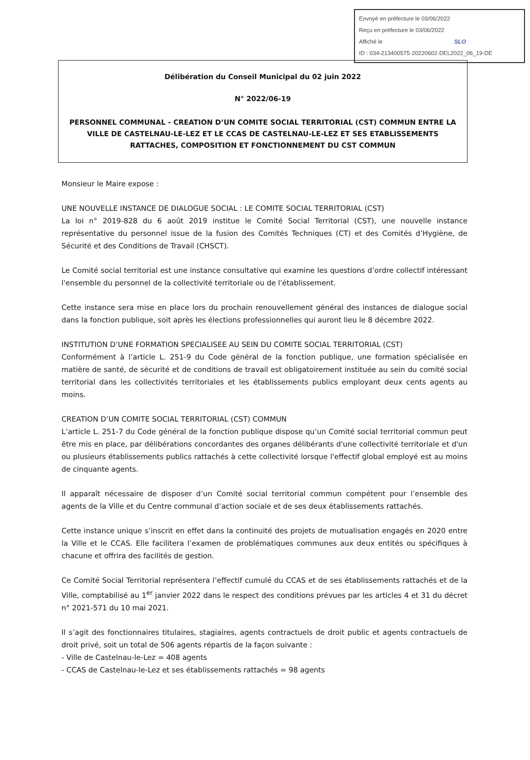Envoyé en préfecture le 03/06/2022
Reçu en préfecture le 03/06/2022
Affiché le SLO
ID : 034-213400575-20220602-DEL2022_06_19-DE
Délibération du Conseil Municipal du 02 juin 2022
N° 2022/06-19
PERSONNEL COMMUNAL - CREATION D’UN COMITE SOCIAL TERRITORIAL (CST) COMMUN ENTRE LA VILLE DE CASTELNAU-LE-LEZ ET LE CCAS DE CASTELNAU-LE-LEZ ET SES ETABLISSEMENTS RATTACHES, COMPOSITION ET FONCTIONNEMENT DU CST COMMUN
Monsieur le Maire expose :
UNE NOUVELLE INSTANCE DE DIALOGUE SOCIAL : LE COMITE SOCIAL TERRITORIAL (CST)
La loi n° 2019-828 du 6 août 2019 institue le Comité Social Territorial (CST), une nouvelle instance représentative du personnel issue de la fusion des Comités Techniques (CT) et des Comités d’Hygiène, de Sécurité et des Conditions de Travail (CHSCT).
Le Comité social territorial est une instance consultative qui examine les questions d’ordre collectif intéressant l'ensemble du personnel de la collectivité territoriale ou de l'établissement.
Cette instance sera mise en place lors du prochain renouvellement général des instances de dialogue social dans la fonction publique, soit après les élections professionnelles qui auront lieu le 8 décembre 2022.
INSTITUTION D’UNE FORMATION SPECIALISEE AU SEIN DU COMITE SOCIAL TERRITORIAL (CST)
Conformément à l’article L. 251-9 du Code général de la fonction publique, une formation spécialisée en matière de santé, de sécurité et de conditions de travail est obligatoirement instituée au sein du comité social territorial dans les collectivités territoriales et les établissements publics employant deux cents agents au moins.
CREATION D’UN COMITE SOCIAL TERRITORIAL (CST) COMMUN
L’article L. 251-7 du Code général de la fonction publique dispose qu’un Comité social territorial commun peut être mis en place, par délibérations concordantes des organes délibérants d'une collectivité territoriale et d'un ou plusieurs établissements publics rattachés à cette collectivité lorsque l'effectif global employé est au moins de cinquante agents.
Il apparaît nécessaire de disposer d’un Comité social territorial commun compétent pour l’ensemble des agents de la Ville et du Centre communal d’action sociale et de ses deux établissements rattachés.
Cette instance unique s’inscrit en effet dans la continuité des projets de mutualisation engagés en 2020 entre la Ville et le CCAS. Elle facilitera l’examen de problématiques communes aux deux entités ou spécifiques à chacune et offrira des facilités de gestion.
Ce Comité Social Territorial représentera l’effectif cumulé du CCAS et de ses établissements rattachés et de la Ville, comptabilisé au 1<sup>er</sup> janvier 2022 dans le respect des conditions prévues par les articles 4 et 31 du décret n° 2021-571 du 10 mai 2021.
Il s’agit des fonctionnaires titulaires, stagiaires, agents contractuels de droit public et agents contractuels de droit privé, soit un total de 506 agents répartis de la façon suivante :
- Ville de Castelnau-le-Lez = 408 agents
- CCAS de Castelnau-le-Lez et ses établissements rattachés = 98 agents